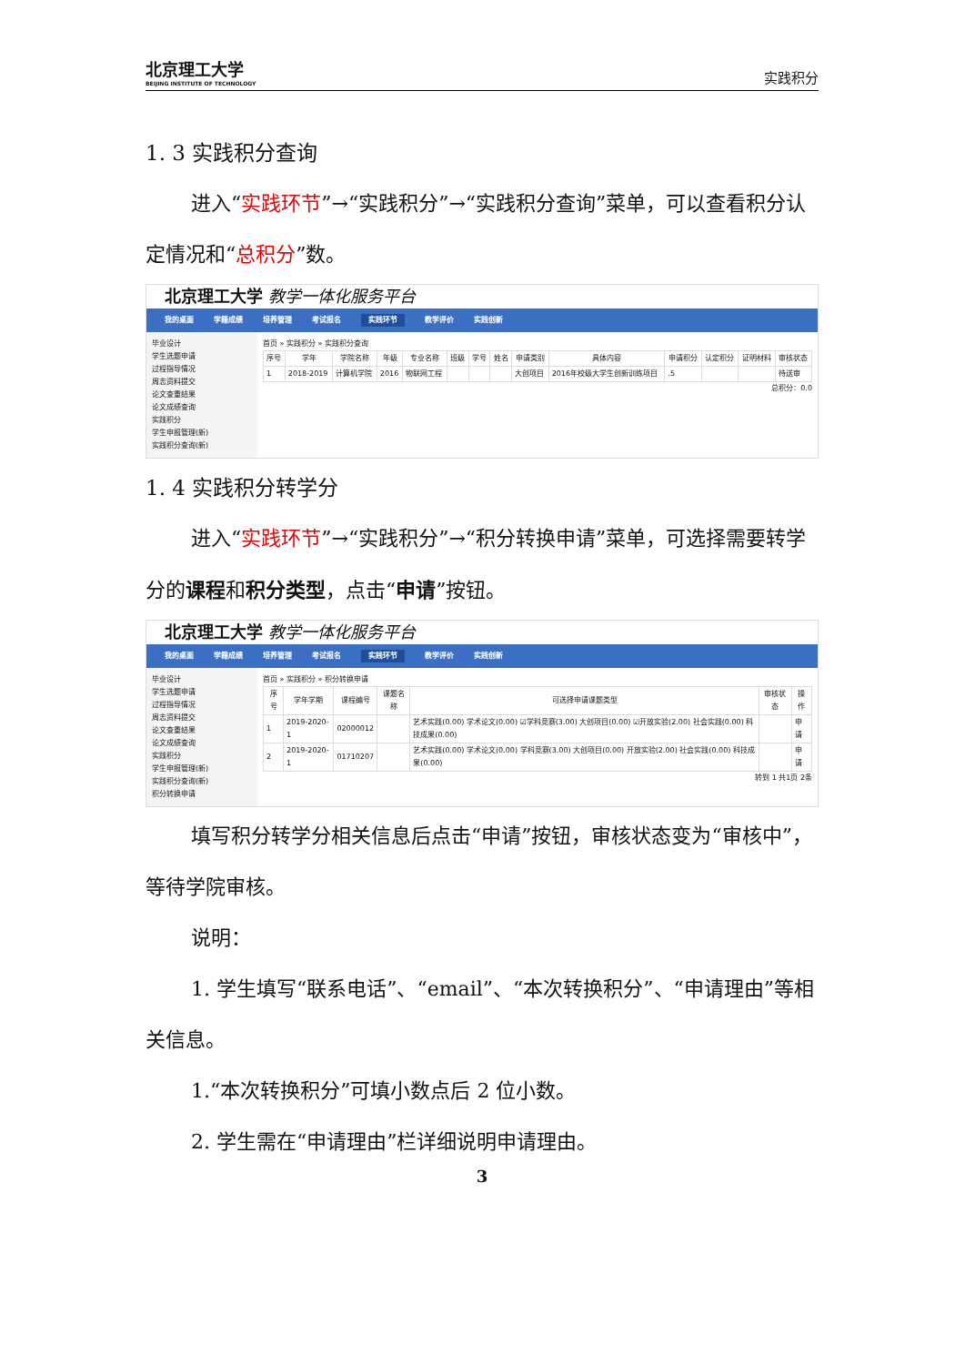北京理工大学
BEIJING INSTITUTE OF TECHNOLOGY
实践积分
1. 3 实践积分查询
进入“实践环节”→“实践积分”→“实践积分查询”菜单，可以查看积分认定情况和“总积分”数。
北京理工大学 教学一体化服务平台
我的桌面 学籍成绩 培养管理 考试报名 实践环节 教学评价 实践创新
毕业设计
学生选题申请
过程指导情况
周志资料提交
论文查重结果
论文成绩查询
实践积分
学生申报管理(新)
实践积分查询(新)
首页 » 实践积分 » 实践积分查询
| 序号 | 学年 | 学院名称 | 年级 | 专业名称 | 班级 | 学号 | 姓名 | 申请类别 | 具体内容 | 申请积分 | 认定积分 | 证明材料 | 审核状态 |
| --- | --- | --- | --- | --- | --- | --- | --- | --- | --- | --- | --- | --- | --- |
| 1 | 2018-2019 | 计算机学院 | 2016 | 物联网工程 | | | | 大创项目 | 2016年校级大学生创新训练项目 | .5 | | | 待送审 |
总积分：0.0
1. 4 实践积分转学分
进入“实践环节”→“实践积分”→“积分转换申请”菜单，可选择需要转学分的课程和积分类型，点击“申请”按钮。
北京理工大学 教学一体化服务平台
我的桌面 学籍成绩 培养管理 考试报名 实践环节 教学评价 实践创新
毕业设计
学生选题申请
过程指导情况
周志资料提交
论文查重结果
论文成绩查询
实践积分
学生申报管理(新)
实践积分查询(新)
积分转换申请
首页 » 实践积分 » 积分转换申请
| 序号 | 学年学期 | 课程编号 | 课题名称 | 可选择申请课题类型 | 审核状态 | 操作 |
| --- | --- | --- | --- | --- | --- | --- |
| 1 | 2019-2020-1 | 02000012 | | 艺术实践(0.00) 学术论文(0.00) ☑学科竞赛(3.00) 大创项目(0.00) ☑开放实验(2.00) 社会实践(0.00) 科技成果(0.00) | | 申请 |
| 2 | 2019-2020-1 | 01710207 | | 艺术实践(0.00) 学术论文(0.00) 学科竞赛(3.00) 大创项目(0.00) 开放实验(2.00) 社会实践(0.00) 科技成果(0.00) | | 申请 |
转到 1 共1页 2条
填写积分转学分相关信息后点击“申请”按钮，审核状态变为“审核中”，等待学院审核。
说明：
1. 学生填写“联系电话”、“email”、“本次转换积分”、“申请理由”等相关信息。
1.“本次转换积分”可填小数点后 2 位小数。
2. 学生需在“申请理由”栏详细说明申请理由。
3